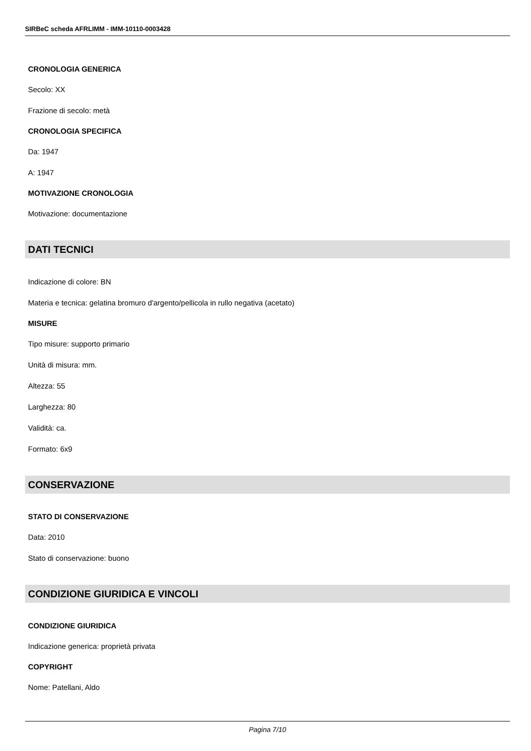SIRBeC scheda AFRLIMM - IMM-10110-0003428
CRONOLOGIA GENERICA
Secolo: XX
Frazione di secolo: metà
CRONOLOGIA SPECIFICA
Da: 1947
A: 1947
MOTIVAZIONE CRONOLOGIA
Motivazione: documentazione
DATI TECNICI
Indicazione di colore: BN
Materia e tecnica: gelatina bromuro d'argento/pellicola in rullo negativa (acetato)
MISURE
Tipo misure: supporto primario
Unità di misura: mm.
Altezza: 55
Larghezza: 80
Validità: ca.
Formato: 6x9
CONSERVAZIONE
STATO DI CONSERVAZIONE
Data: 2010
Stato di conservazione: buono
CONDIZIONE GIURIDICA E VINCOLI
CONDIZIONE GIURIDICA
Indicazione generica: proprietà privata
COPYRIGHT
Nome: Patellani, Aldo
Pagina 7/10